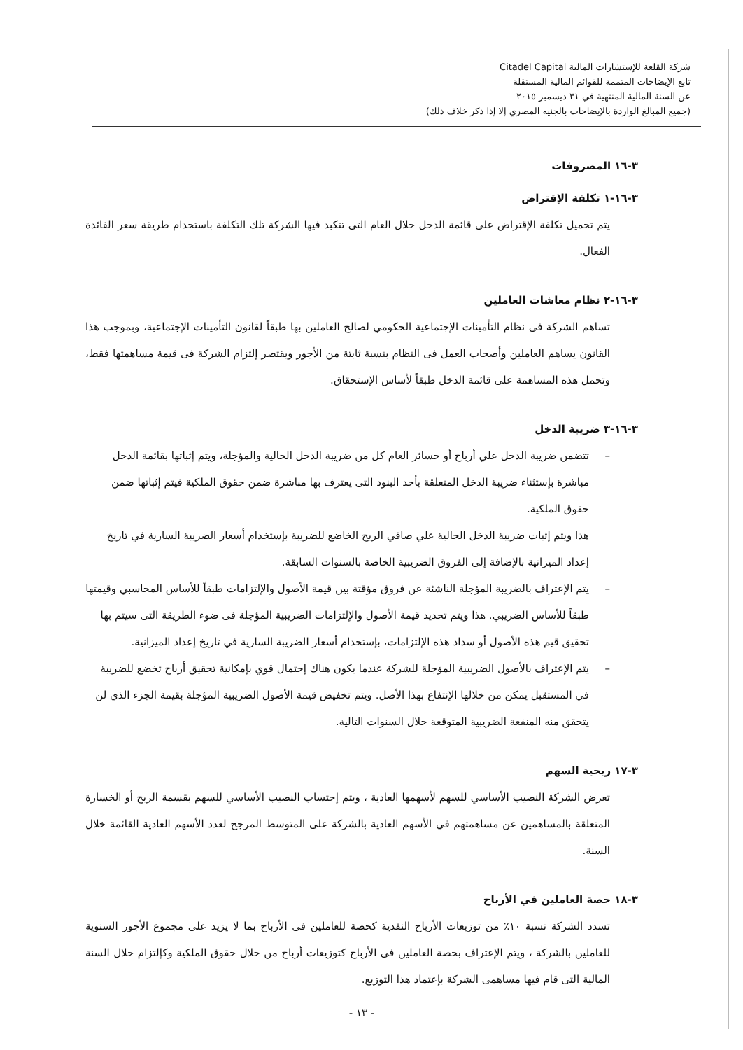شركة القلعة للإستشارات المالية Citadel Capital
تابع الإيضاحات المتممة للقوائم المالية المستقلة
عن السنة المالية المنتهية في ٣١ ديسمبر ٢٠١٥
(جميع المبالغ الواردة بالإيضاحات بالجنيه المصري إلا إذا ذكر خلاف ذلك)
٣-١٦ المصروفات
٣-١٦-١ تكلفة الإقتراض
يتم تحميل تكلفة الإقتراض على قائمة الدخل خلال العام التى تتكبد فيها الشركة تلك التكلفة باستخدام طريقة سعر الفائدة الفعال.
٣-١٦-٢ نظام معاشات العاملين
تساهم الشركة فى نظام التأمينات الإجتماعية الحكومي لصالح العاملين بها طبقاً لقانون التأمينات الإجتماعية، وبموجب هذا القانون يساهم العاملين وأصحاب العمل فى النظام بنسبة ثابتة من الأجور ويقتصر إلتزام الشركة فى قيمة مساهمتها فقط، وتحمل هذه المساهمة على قائمة الدخل طبقاً لأساس الإستحقاق.
٣-١٦-٣ ضريبة الدخل
– تتضمن ضريبة الدخل علي أرباح أو خسائر العام كل من ضريبة الدخل الحالية والمؤجلة، ويتم إثباتها بقائمة الدخل مباشرة بإستثناء ضريبة الدخل المتعلقة بأحد البنود التى يعترف بها مباشرة ضمن حقوق الملكية فيتم إثباتها ضمن حقوق الملكية.
هذا ويتم إثبات ضريبة الدخل الحالية علي صافي الربح الخاضع للضريبة بإستخدام أسعار الضريبة السارية في تاريخ إعداد الميزانية بالإضافة إلى الفروق الضريبية الخاصة بالسنوات السابقة.
– يتم الإعتراف بالضريبة المؤجلة الناشئة عن فروق مؤقتة بين قيمة الأصول والإلتزامات طبقاً للأساس المحاسبي وقيمتها طبقاً للأساس الضريبي. هذا ويتم تحديد قيمة الأصول والإلتزامات الضريبية المؤجلة فى ضوء الطريقة التى سيتم بها تحقيق قيم هذه الأصول أو سداد هذه الإلتزامات، بإستخدام أسعار الضريبة السارية في تاريخ إعداد الميزانية.
– يتم الإعتراف بالأصول الضريبية المؤجلة للشركة عندما يكون هناك إحتمال قوي بإمكانية تحقيق أرباح تخضع للضريبة في المستقبل يمكن من خلالها الإنتفاع بهذا الأصل. ويتم تخفيض قيمة الأصول الضريبية المؤجلة بقيمة الجزء الذي لن يتحقق منه المنفعة الضريبية المتوقعة خلال السنوات التالية.
٣-١٧ ربحية السهم
تعرض الشركة النصيب الأساسي للسهم لأسهمها العادية ، ويتم إحتساب النصيب الأساسي للسهم بقسمة الربح أو الخسارة المتعلقة بالمساهمين عن مساهمتهم في الأسهم العادية بالشركة على المتوسط المرجح لعدد الأسهم العادية القائمة خلال السنة.
٣-١٨ حصة العاملين في الأرباح
تسدد الشركة نسبة ١٠٪ من توزيعات الأرباح النقدية كحصة للعاملين فى الأرباح بما لا يزيد على مجموع الأجور السنوية للعاملين بالشركة ، ويتم الإعتراف بحصة العاملين فى الأرباح كتوزيعات أرباح من خلال حقوق الملكية وكإلتزام خلال السنة المالية التى قام فيها مساهمى الشركة بإعتماد هذا التوزيع.
- ١٣ -